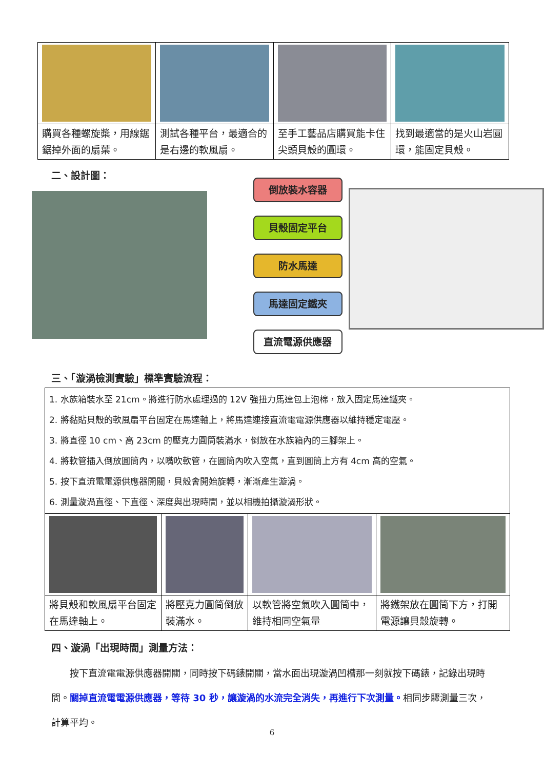| 購買各種螺旋槳，用線鋸鋸掉外面的扇葉。 | 測試各種平台，最適合的是右邊的軟風扇。 | 至手工藝品店購買能卡住尖頭貝殼的圓環。 | 找到最適當的是火山岩圓環，能固定貝殼。 |
二、設計圖：
倒放裝水容器
貝殼固定平台
防水馬達
馬達固定鐵夾
直流電源供應器
三、「漩渦檢測實驗」標準實驗流程：
| 1. 水族箱裝水至 21cm。將進行防水處理過的 12V 強扭力馬達包上泡棉，放入固定馬達鐵夾。 2. 將黏貼貝殼的軟風扇平台固定在馬達軸上，將馬達連接直流電電源供應器以維持穩定電壓。 3. 將直徑 10 cm、高 23cm 的壓克力圓筒裝滿水，倒放在水族箱內的三腳架上。 4. 將軟管插入倒放圓筒內，以嘴吹軟管，在圓筒內吹入空氣，直到圓筒上方有 4cm 高的空氣。 5. 按下直流電電源供應器開關，貝殼會開始旋轉，漸漸產生漩渦。 6. 測量漩渦直徑、下直徑、深度與出現時間，並以相機拍攝漩渦形狀。 | | | |
| 將貝殼和軟風扇平台固定在馬達軸上。 | 將壓克力圓筒倒放裝滿水。 | 以軟管將空氣吹入圓筒中，維持相同空氣量 | 將鐵架放在圓筒下方，打開電源讓貝殼旋轉。 |
四、漩渦「出現時間」測量方法：
　　按下直流電電源供應器開關，同時按下碼錶開關，當水面出現漩渦凹槽那一刻就按下碼錶，記錄出現時間。關掉直流電電源供應器，等待 30 秒，讓漩渦的水流完全消失，再進行下次測量。相同步驟測量三次，計算平均。
6